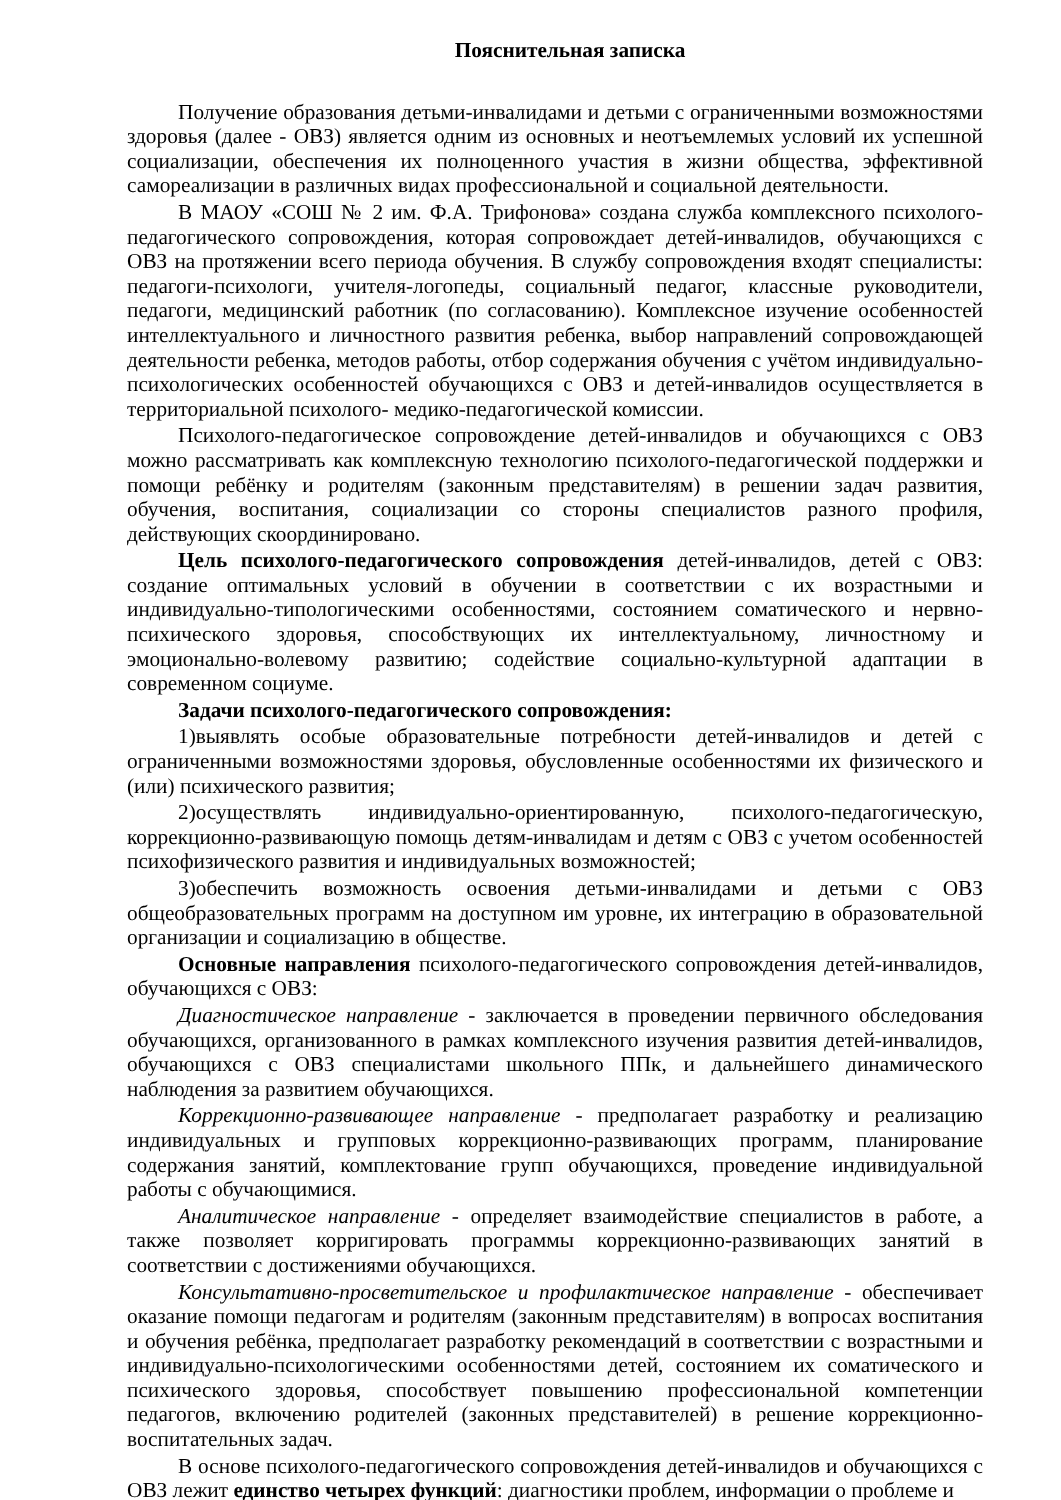Пояснительная записка
Получение образования детьми-инвалидами и детьми с ограниченными возможностями здоровья (далее - ОВЗ) является одним из основных и неотъемлемых условий их успешной социализации, обеспечения их полноценного участия в жизни общества, эффективной самореализации в различных видах профессиональной и социальной деятельности.
В МАОУ «СОШ № 2 им. Ф.А. Трифонова» создана служба комплексного психолого-педагогического сопровождения, которая сопровождает детей-инвалидов, обучающихся с ОВЗ на протяжении всего периода обучения. В службу сопровождения входят специалисты: педагоги-психологи, учителя-логопеды, социальный педагог, классные руководители, педагоги, медицинский работник (по согласованию). Комплексное изучение особенностей интеллектуального и личностного развития ребенка, выбор направлений сопровождающей деятельности ребенка, методов работы, отбор содержания обучения с учётом индивидуально-психологических особенностей обучающихся с ОВЗ и детей-инвалидов осуществляется в территориальной психолого- медико-педагогической комиссии.
Психолого-педагогическое сопровождение детей-инвалидов и обучающихся с ОВЗ можно рассматривать как комплексную технологию психолого-педагогической поддержки и помощи ребёнку и родителям (законным представителям) в решении задач развития, обучения, воспитания, социализации со стороны специалистов разного профиля, действующих скоординировано.
Цель психолого-педагогического сопровождения детей-инвалидов, детей с ОВЗ: создание оптимальных условий в обучении в соответствии с их возрастными и индивидуально-типологическими особенностями, состоянием соматического и нервно-психического здоровья, способствующих их интеллектуальному, личностному и эмоционально-волевому развитию; содействие социально-культурной адаптации в современном социуме.
Задачи психолого-педагогического сопровождения:
1)выявлять особые образовательные потребности детей-инвалидов и детей с ограниченными возможностями здоровья, обусловленные особенностями их физического и (или) психического развития;
2)осуществлять индивидуально-ориентированную, психолого-педагогическую, коррекционно-развивающую помощь детям-инвалидам и детям с ОВЗ с учетом особенностей психофизического развития и индивидуальных возможностей;
3)обеспечить возможность освоения детьми-инвалидами и детьми с ОВЗ общеобразовательных программ на доступном им уровне, их интеграцию в образовательной организации и социализацию в обществе.
Основные направления психолого-педагогического сопровождения детей-инвалидов, обучающихся с ОВЗ:
Диагностическое направление - заключается в проведении первичного обследования обучающихся, организованного в рамках комплексного изучения развития детей-инвалидов, обучающихся с ОВЗ специалистами школьного ППк, и дальнейшего динамического наблюдения за развитием обучающихся.
Коррекционно-развивающее направление - предполагает разработку и реализацию индивидуальных и групповых коррекционно-развивающих программ, планирование содержания занятий, комплектование групп обучающихся, проведение индивидуальной работы с обучающимися.
Аналитическое направление - определяет взаимодействие специалистов в работе, а также позволяет корригировать программы коррекционно-развивающих занятий в соответствии с достижениями обучающихся.
Консультативно-просветительское и профилактическое направление - обеспечивает оказание помощи педагогам и родителям (законным представителям) в вопросах воспитания и обучения ребёнка, предполагает разработку рекомендаций в соответствии с возрастными и индивидуально-психологическими особенностями детей, состоянием их соматического и психического здоровья, способствует повышению профессиональной компетенции педагогов, включению родителей (законных представителей) в решение коррекционно-воспитательных задач.
В основе психолого-педагогического сопровождения детей-инвалидов и обучающихся с ОВЗ лежит единство четырех функций: диагностики проблем, информации о проблеме и